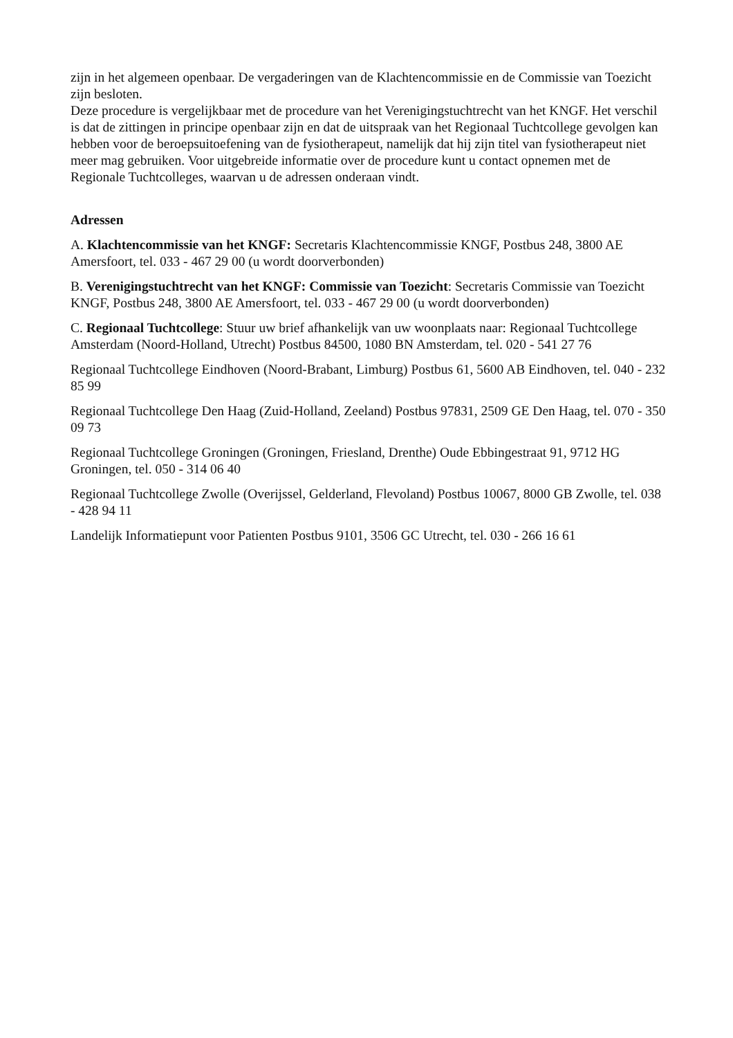zijn in het algemeen openbaar. De vergaderingen van de Klachtencommissie en de Commissie van Toezicht zijn besloten.
Deze procedure is vergelijkbaar met de procedure van het Verenigingstuchtrecht van het KNGF. Het verschil is dat de zittingen in principe openbaar zijn en dat de uitspraak van het Regionaal Tuchtcollege gevolgen kan hebben voor de beroepsuitoefening van de fysiotherapeut, namelijk dat hij zijn titel van fysiotherapeut niet meer mag gebruiken. Voor uitgebreide informatie over de procedure kunt u contact opnemen met de Regionale Tuchtcolleges, waarvan u de adressen onderaan vindt.
Adressen
A. Klachtencommissie van het KNGF: Secretaris Klachtencommissie KNGF, Postbus 248, 3800 AE Amersfoort, tel. 033 - 467 29 00 (u wordt doorverbonden)
B. Verenigingstuchtrecht van het KNGF: Commissie van Toezicht: Secretaris Commissie van Toezicht KNGF, Postbus 248, 3800 AE Amersfoort, tel. 033 - 467 29 00 (u wordt doorverbonden)
C. Regionaal Tuchtcollege: Stuur uw brief afhankelijk van uw woonplaats naar: Regionaal Tuchtcollege Amsterdam (Noord-Holland, Utrecht) Postbus 84500, 1080 BN Amsterdam, tel. 020 - 541 27 76
Regionaal Tuchtcollege Eindhoven (Noord-Brabant, Limburg) Postbus 61, 5600 AB Eindhoven, tel. 040 - 232 85 99
Regionaal Tuchtcollege Den Haag (Zuid-Holland, Zeeland) Postbus 97831, 2509 GE Den Haag, tel. 070 - 350 09 73
Regionaal Tuchtcollege Groningen (Groningen, Friesland, Drenthe) Oude Ebbingestraat 91, 9712 HG Groningen, tel. 050 - 314 06 40
Regionaal Tuchtcollege Zwolle (Overijssel, Gelderland, Flevoland) Postbus 10067, 8000 GB Zwolle, tel. 038 - 428 94 11
Landelijk Informatiepunt voor Patienten Postbus 9101, 3506 GC Utrecht, tel. 030 - 266 16 61